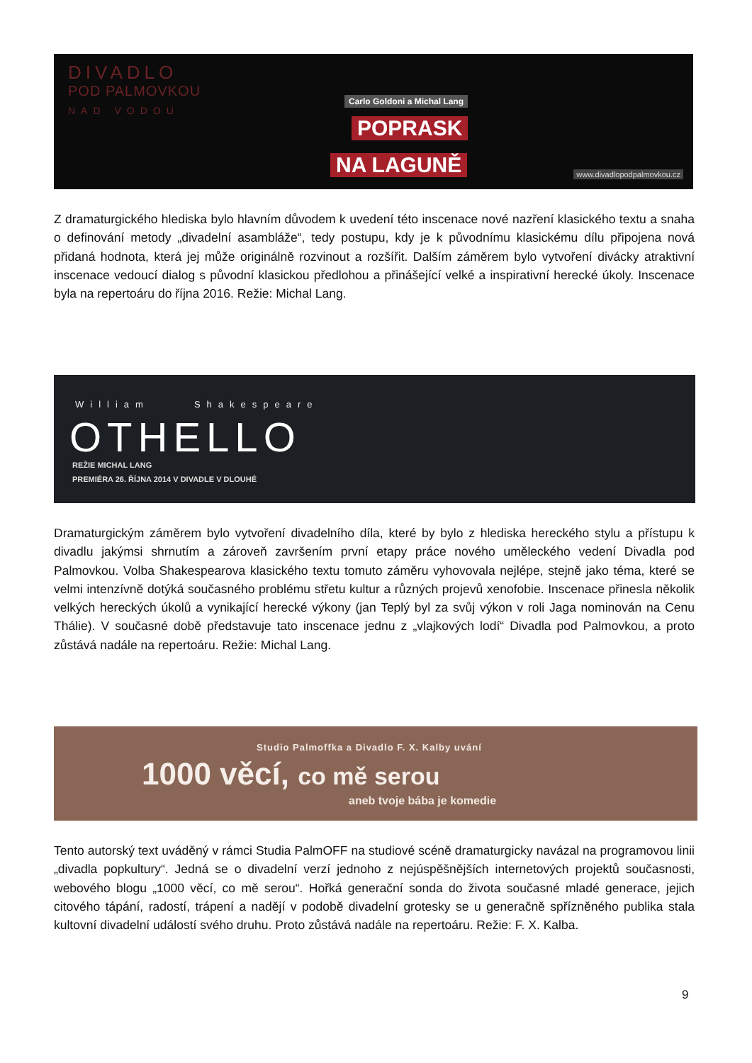DIVADLO
POD PALMOVKOU
NAD VODOU
Carlo Goldoni a Michal Lang
POPRASK
NA LAGUNĚ www.divadlopodpalmovkou.cz
Z dramaturgického hlediska bylo hlavním důvodem k uvedení této inscenace nové nazření klasického textu a snaha o definování metody „divadelní asambláže“, tedy postupu, kdy je k původnímu klasickému dílu připojena nová přidaná hodnota, která jej může originálně rozvinout a rozšířit. Dalším záměrem bylo vytvoření divácky atraktivní inscenace vedoucí dialog s původní klasickou předlohou a přinášející velké a inspirativní herecké úkoly. Inscenace byla na repertoáru do října 2016. Režie: Michal Lang.
William Shakespeare
OTHELLO
REŽIE MICHAL LANG
PREMIÉRA 26. ŘÍJNA 2014 V DIVADLE V DLOUHÉ
Dramaturgickým záměrem bylo vytvoření divadelního díla, které by bylo z hlediska hereckého stylu a přístupu k divadlu jakýmsi shrnutím a zároveň završením první etapy práce nového uměleckého vedení Divadla pod Palmovkou. Volba Shakespearova klasického textu tomuto záměru vyhovovala nejlépe, stejně jako téma, které se velmi intenzívně dotýká současného problému střetu kultur a různých projevů xenofobie. Inscenace přinesla několik velkých hereckých úkolů a vynikající herecké výkony (jan Teplý byl za svůj výkon v roli Jaga nominován na Cenu Thálie). V současné době představuje tato inscenace jednu z „vlajkových lodí“ Divadla pod Palmovkou, a proto zůstává nadále na repertoáru. Režie: Michal Lang.
Studio Palmoffka a Divadlo F. X. Kalby uvání
1000 věcí, co mě serou
aneb tvoje bába je komedie
Tento autorský text uváděný v rámci Studia PalmOFF na studiové scéně dramaturgicky navázal na programovou linii „divadla popkultury“. Jedná se o divadelní verzí jednoho z nejúspěšnějších internetových projektů současnosti, webového blogu „1000 věcí, co mě serou“. Hořká generační sonda do života současné mladé generace, jejich citového tápání, radostí, trápení a nadějí v podobě divadelní grotesky se u generačně spřízněného publika stala kultovní divadelní událostí svého druhu. Proto zůstává nadále na repertoáru. Režie: F. X. Kalba.
9